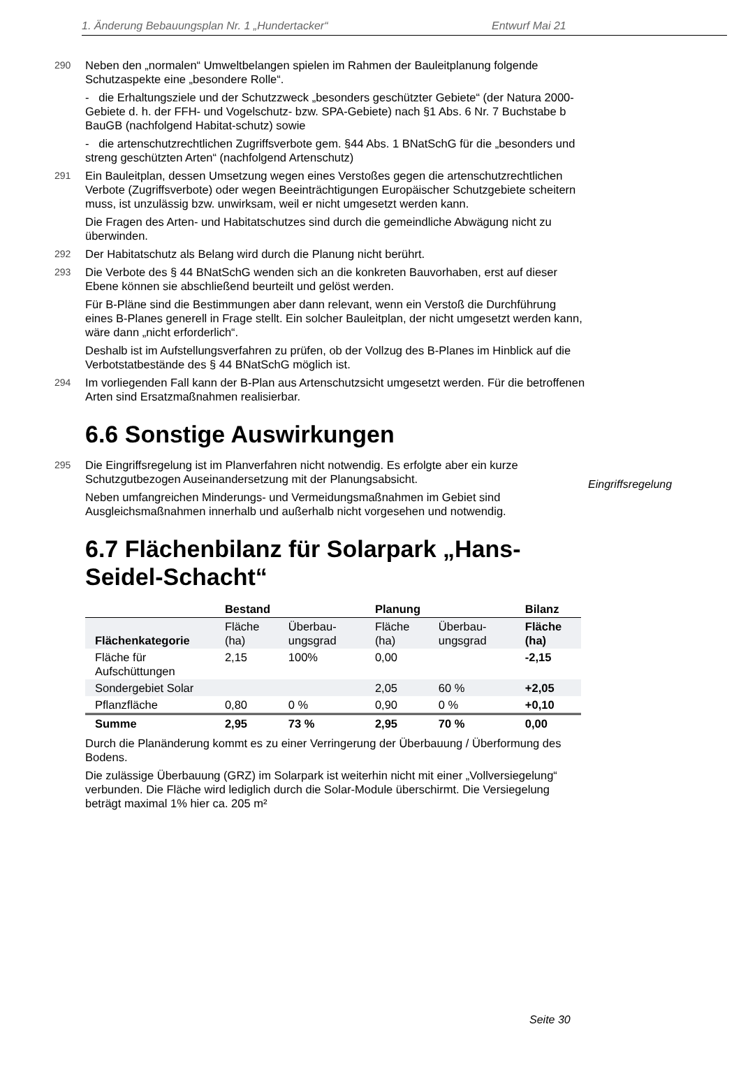1. Änderung Bebauungsplan Nr. 1 „Hundertacker“ Entwurf Mai 21
290
Neben den „normalen“ Umweltbelangen spielen im Rahmen der Bauleitplanung folgende Schutzaspekte eine „besondere Rolle“.
- die Erhaltungsziele und der Schutzzweck „besonders geschützter Gebiete“ (der Natura 2000-Gebiete d. h. der FFH- und Vogelschutz- bzw. SPA-Gebiete) nach §1 Abs. 6 Nr. 7 Buchstabe b BauGB (nachfolgend Habitat-schutz) sowie
- die artenschutzrechtlichen Zugriffsverbote gem. §44 Abs. 1 BNatSchG für die „besonders und streng geschützten Arten“ (nachfolgend Artenschutz)
291
Ein Bauleitplan, dessen Umsetzung wegen eines Verstoßes gegen die artenschutzrechtlichen Verbote (Zugriffsverbote) oder wegen Beeinträchtigungen Europäischer Schutzgebiete scheitern muss, ist unzulässig bzw. unwirksam, weil er nicht umgesetzt werden kann.
Die Fragen des Arten- und Habitatschutzes sind durch die gemeindliche Abwägung nicht zu überwinden.
292
Der Habitatschutz als Belang wird durch die Planung nicht berührt.
293
Die Verbote des § 44 BNatSchG wenden sich an die konkreten Bauvorhaben, erst auf dieser Ebene können sie abschließend beurteilt und gelöst werden.
Für B-Pläne sind die Bestimmungen aber dann relevant, wenn ein Verstoß die Durchführung eines B-Planes generell in Frage stellt. Ein solcher Bauleitplan, der nicht umgesetzt werden kann, wäre dann „nicht erforderlich“.
Deshalb ist im Aufstellungsverfahren zu prüfen, ob der Vollzug des B-Planes im Hinblick auf die Verbotstatbestände des § 44 BNatSchG möglich ist.
294
Im vorliegenden Fall kann der B-Plan aus Artenschutzsicht umgesetzt werden. Für die betroffenen Arten sind Ersatzmaßnahmen realisierbar.
6.6 Sonstige Auswirkungen
295
Die Eingriffsregelung ist im Planverfahren nicht notwendig. Es erfolgte aber ein kurze Schutzgutbezogen Auseinandersetzung mit der Planungsabsicht.
Eingriffsregelung
Neben umfangreichen Minderungs- und Vermeidungsmaßnahmen im Gebiet sind Ausgleichsmaßnahmen innerhalb und außerhalb nicht vorgesehen und notwendig.
6.7 Flächenbilanz für Solarpark „Hans-Seidel-Schacht“
| | Bestand | | Planung | | Bilanz |
| --- | --- | --- | --- | --- | --- |
| Flächenkategorie | Fläche (ha) | Überbau-ungsgrad | Fläche (ha) | Überbau-ungsgrad | Fläche (ha) |
| Fläche für Aufschüttungen | 2,15 | 100% | 0,00 | | -2,15 |
| Sondergebiet Solar | | | 2,05 | 60 % | +2,05 |
| Pflanzfläche | 0,80 | 0 % | 0,90 | 0 % | +0,10 |
| Summe | 2,95 | 73 % | 2,95 | 70 % | 0,00 |
Durch die Planänderung kommt es zu einer Verringerung der Überbauung / Überformung des Bodens.
Die zulässige Überbauung (GRZ) im Solarpark ist weiterhin nicht mit einer „Vollversiegelung“ verbunden. Die Fläche wird lediglich durch die Solar-Module überschirmt. Die Versiegelung beträgt maximal 1% hier ca. 205 m²
Seite 30